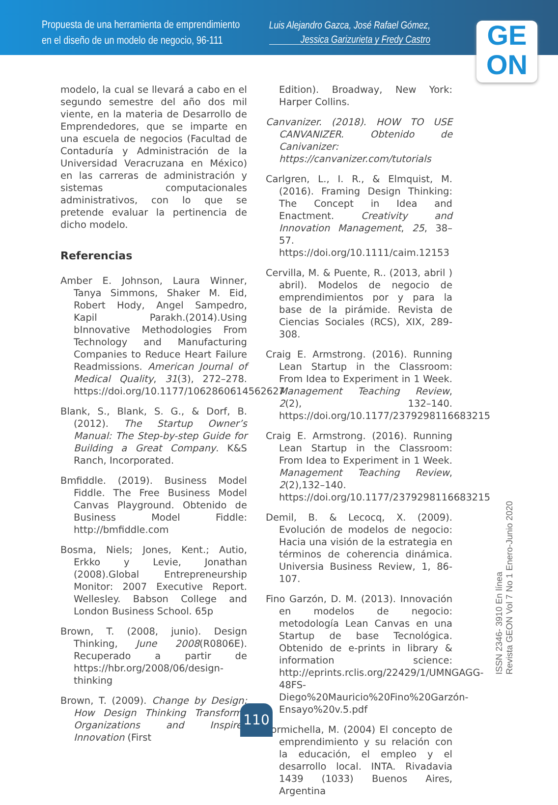Propuesta de una herramienta de emprendimiento
en el diseño de un modelo de negocio, 96-111
Luis Alejandro Gazca, José Rafael Gómez,
Jessica Garizurieta y Fredy Castro
GE
ON
modelo, la cual se llevará a cabo en el segundo semestre del año dos mil viente, en la materia de Desarrollo de Emprendedores, que se imparte en una escuela de negocios (Facultad de Contaduría y Administración de la Universidad Veracruzana en México) en las carreras de administración y sistemas computacionales administrativos, con lo que se pretende evaluar la pertinencia de dicho modelo.
Referencias
Amber E. Johnson, Laura Winner, Tanya Simmons, Shaker M. Eid, Robert Hody, Angel Sampedro, Kapil Parakh.(2014).Using bInnovative Methodologies From Technology and Manufacturing Companies to Reduce Heart Failure Readmissions. American Journal of Medical Quality, 31(3), 272–278. https://doi.org/10.1177/1062860614562627
Blank, S., Blank, S. G., & Dorf, B. (2012). The Startup Owner’s Manual: The Step-by-step Guide for Building a Great Company. K&S Ranch, Incorporated.
Bmfiddle. (2019). Business Model Fiddle. The Free Business Model Canvas Playground. Obtenido de Business Model Fiddle: http://bmfiddle.com
Bosma, Niels; Jones, Kent.; Autio, Erkko y Levie, Jonathan (2008).Global Entrepreneurship Monitor: 2007 Executive Report. Wellesley. Babson College and London Business School. 65p
Brown, T. (2008, junio). Design Thinking, June 2008(R0806E). Recuperado a partir de https://hbr.org/2008/06/design-thinking
Brown, T. (2009). Change by Design: How Design Thinking Transforms Organizations and Inspires Innovation (First
Edition). Broadway, New York: Harper Collins.
Canvanizer. (2018). HOW TO USE CANVANIZER. Obtenido de Canivanizer: https://canvanizer.com/tutorials
Carlgren, L., I. R., & Elmquist, M. (2016). Framing Design Thinking: The Concept in Idea and Enactment. Creativity and Innovation Management, 25, 38–57. https://doi.org/10.1111/caim.12153
Cervilla, M. & Puente, R.. (2013, abril ) abril). Modelos de negocio de emprendimientos por y para la base de la pirámide. Revista de Ciencias Sociales (RCS), XIX, 289-308.
Craig E. Armstrong. (2016). Running Lean Startup in the Classroom: From Idea to Experiment in 1 Week. Management Teaching Review, 2(2), 132–140. https://doi.org/10.1177/2379298116683215
Craig E. Armstrong. (2016). Running Lean Startup in the Classroom: From Idea to Experiment in 1 Week. Management Teaching Review, 2(2),132–140. https://doi.org/10.1177/2379298116683215
Demil, B. & Lecocq, X. (2009). Evolución de modelos de negocio: Hacia una visión de la estrategia en términos de coherencia dinámica. Universia Business Review, 1, 86-107.
Fino Garzón, D. M. (2013). Innovación en modelos de negocio: metodología Lean Canvas en una Startup de base Tecnológica. Obtenido de e-prints in library & information science: http://eprints.rclis.org/22429/1/UMNGAGG-48FS-Diego%20Mauricio%20Fino%20Garzón-Ensayo%20v.5.pdf
Formichella, M. (2004) El concepto de emprendimiento y su relación con la educación, el empleo y el desarrollo local. INTA. Rivadavia 1439 (1033) Buenos Aires, Argentina
ISSN 2346- 3910 En línea
Revista GEON Vol 7 No 1 Enero-Junio 2020
110